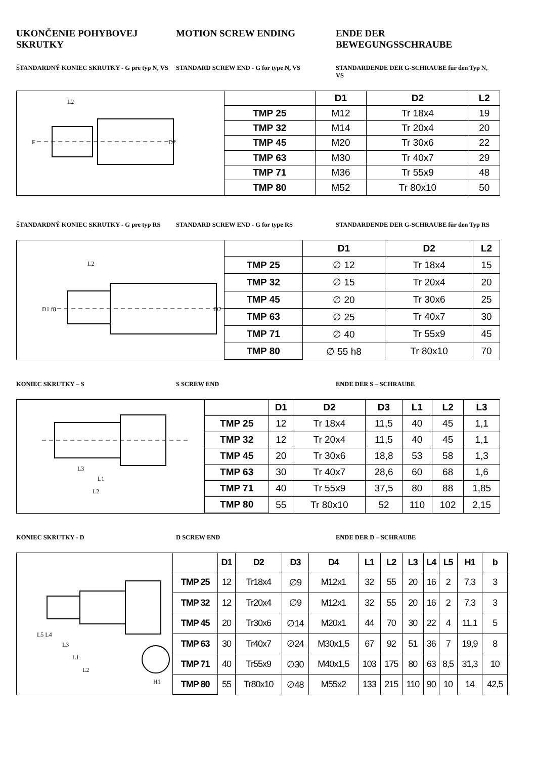UKONČENIE POHYBOVEJ SKRUTKY MOTION SCREW ENDING ENDE DER BEWEGUNGSSCHRAUBE
ŠTANDARDNÝ KONIEC SKRUTKY - G pre typ N, VS
STANDARD SCREW END - G for type N, VS
STANDARDENDE DER G-SCHRAUBE für den Typ N, VS
L2
D2
F
| | D1 | D2 | L2 |
| --- | --- | --- | --- |
| TMP 25 | M12 | Tr 18x4 | 19 |
| TMP 32 | M14 | Tr 20x4 | 20 |
| TMP 45 | M20 | Tr 30x6 | 22 |
| TMP 63 | M30 | Tr 40x7 | 29 |
| TMP 71 | M36 | Tr 55x9 | 48 |
| TMP 80 | M52 | Tr 80x10 | 50 |
ŠTANDARDNÝ KONIEC SKRUTKY - G pre typ RS
STANDARD SCREW END - G for type RS
STANDARDENDE DER G-SCHRAUBE für den Typ RS
L2
D2
D1 f8
| | D1 | D2 | L2 |
| --- | --- | --- | --- |
| TMP 25 | ∅ 12 | Tr 18x4 | 15 |
| TMP 32 | ∅ 15 | Tr 20x4 | 20 |
| TMP 45 | ∅ 20 | Tr 30x6 | 25 |
| TMP 63 | ∅ 25 | Tr 40x7 | 30 |
| TMP 71 | ∅ 40 | Tr 55x9 | 45 |
| TMP 80 | ∅ 55 h8 | Tr 80x10 | 70 |
KONIEC SKRUTKY – S S SCREW END ENDE DER S – SCHRAUBE
L3
L1
L2
| | D1 | D2 | D3 | L1 | L2 | L3 |
| --- | --- | --- | --- | --- | --- | --- |
| TMP 25 | 12 | Tr 18x4 | 11,5 | 40 | 45 | 1,1 |
| TMP 32 | 12 | Tr 20x4 | 11,5 | 40 | 45 | 1,1 |
| TMP 45 | 20 | Tr 30x6 | 18,8 | 53 | 58 | 1,3 |
| TMP 63 | 30 | Tr 40x7 | 28,6 | 60 | 68 | 1,6 |
| TMP 71 | 40 | Tr 55x9 | 37,5 | 80 | 88 | 1,85 |
| TMP 80 | 55 | Tr 80x10 | 52 | 110 | 102 | 2,15 |
KONIEC SKRUTKY - D D SCREW END ENDE DER D – SCHRAUBE
L5 L4
L3
L1
L2
H1
| | D1 | D2 | D3 | D4 | L1 | L2 | L3 | L4 | L5 | H1 | b |
| --- | --- | --- | --- | --- | --- | --- | --- | --- | --- | --- | --- |
| TMP 25 | 12 | Tr18x4 | ∅9 | M12x1 | 32 | 55 | 20 | 16 | 2 | 7,3 | 3 |
| TMP 32 | 12 | Tr20x4 | ∅9 | M12x1 | 32 | 55 | 20 | 16 | 2 | 7,3 | 3 |
| TMP 45 | 20 | Tr30x6 | ∅14 | M20x1 | 44 | 70 | 30 | 22 | 4 | 11,1 | 5 |
| TMP 63 | 30 | Tr40x7 | ∅24 | M30x1,5 | 67 | 92 | 51 | 36 | 7 | 19,9 | 8 |
| TMP 71 | 40 | Tr55x9 | ∅30 | M40x1,5 | 103 | 175 | 80 | 63 | 8,5 | 31,3 | 10 |
| TMP 80 | 55 | Tr80x10 | ∅48 | M55x2 | 133 | 215 | 110 | 90 | 10 | 14 | 42,5 |